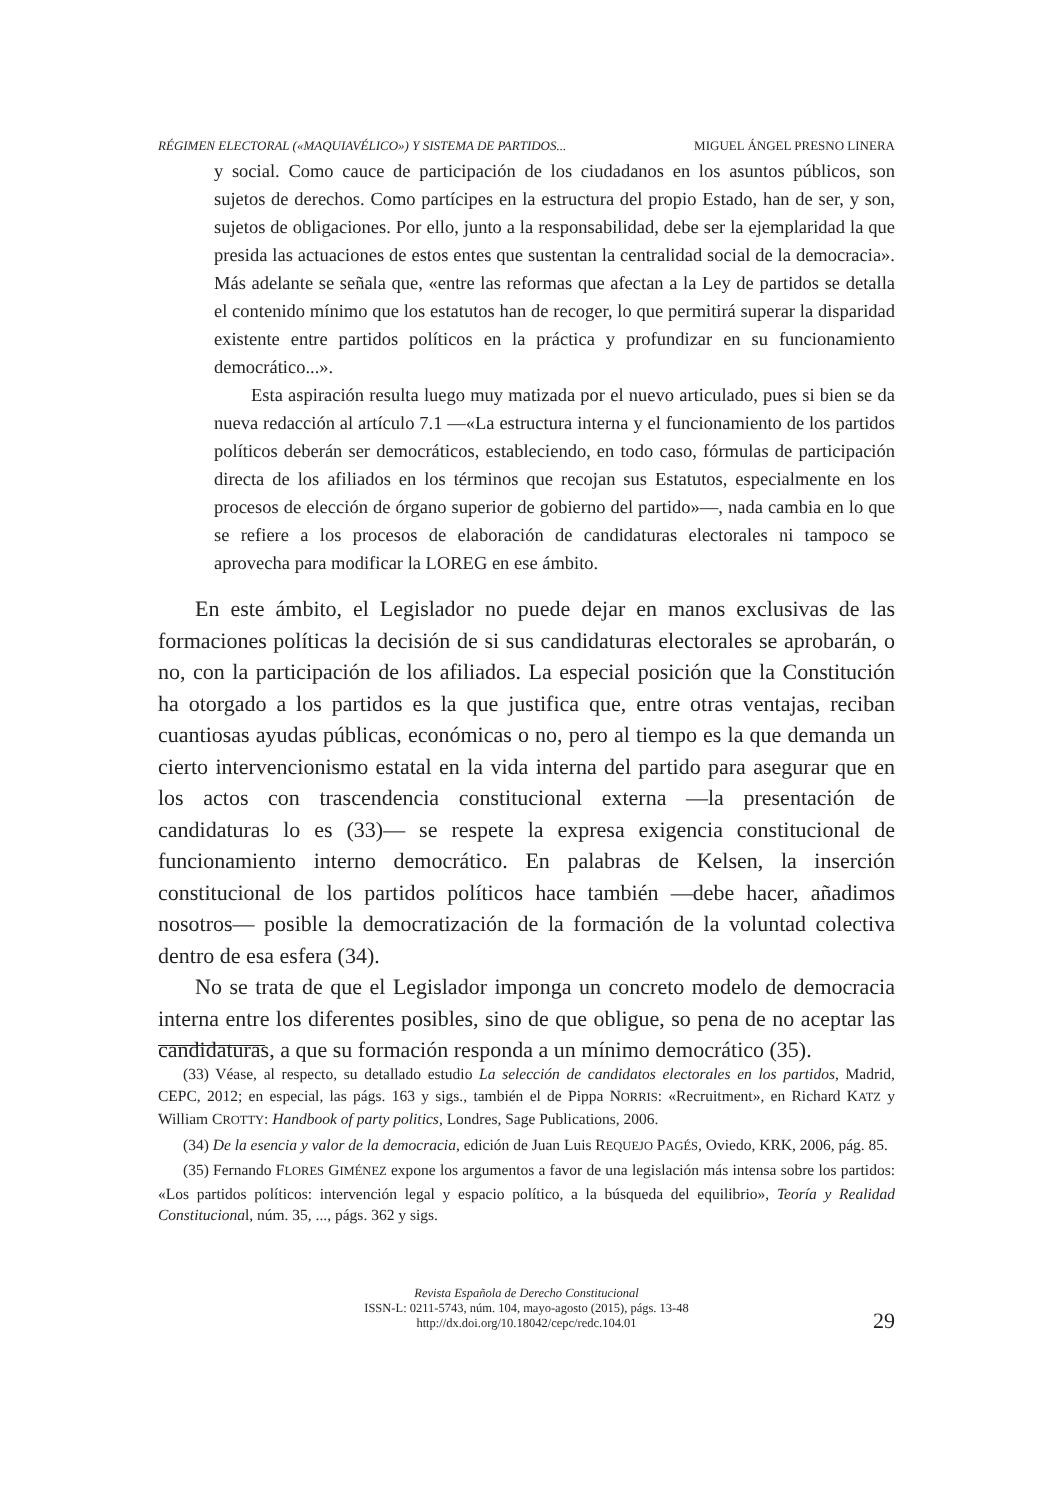RÉGIMEN ELECTORAL («MAQUIAVÉLICO») Y SISTEMA DE PARTIDOS... MIGUEL ÁNGEL PRESNO LINERA
y social. Como cauce de participación de los ciudadanos en los asuntos públicos, son sujetos de derechos. Como partícipes en la estructura del propio Estado, han de ser, y son, sujetos de obligaciones. Por ello, junto a la responsabilidad, debe ser la ejemplaridad la que presida las actuaciones de estos entes que sustentan la centralidad social de la democracia». Más adelante se señala que, «entre las reformas que afectan a la Ley de partidos se detalla el contenido mínimo que los estatutos han de recoger, lo que permitirá superar la disparidad existente entre partidos políticos en la práctica y profundizar en su funcionamiento democrático...».
Esta aspiración resulta luego muy matizada por el nuevo articulado, pues si bien se da nueva redacción al artículo 7.1 —«La estructura interna y el funcionamiento de los partidos políticos deberán ser democráticos, estableciendo, en todo caso, fórmulas de participación directa de los afiliados en los términos que recojan sus Estatutos, especialmente en los procesos de elección de órgano superior de gobierno del partido»—, nada cambia en lo que se refiere a los procesos de elaboración de candidaturas electorales ni tampoco se aprovecha para modificar la LOREG en ese ámbito.
En este ámbito, el Legislador no puede dejar en manos exclusivas de las formaciones políticas la decisión de si sus candidaturas electorales se aprobarán, o no, con la participación de los afiliados. La especial posición que la Constitución ha otorgado a los partidos es la que justifica que, entre otras ventajas, reciban cuantiosas ayudas públicas, económicas o no, pero al tiempo es la que demanda un cierto intervencionismo estatal en la vida interna del partido para asegurar que en los actos con trascendencia constitucional externa —la presentación de candidaturas lo es (33)— se respete la expresa exigencia constitucional de funcionamiento interno democrático. En palabras de Kelsen, la inserción constitucional de los partidos políticos hace también —debe hacer, añadimos nosotros— posible la democratización de la formación de la voluntad colectiva dentro de esa esfera (34).
No se trata de que el Legislador imponga un concreto modelo de democracia interna entre los diferentes posibles, sino de que obligue, so pena de no aceptar las candidaturas, a que su formación responda a un mínimo democrático (35).
(33) Véase, al respecto, su detallado estudio La selección de candidatos electorales en los partidos, Madrid, CEPC, 2012; en especial, las págs. 163 y sigs., también el de Pippa NORRIS: «Recruitment», en Richard KATZ y William CROTTY: Handbook of party politics, Londres, Sage Publications, 2006.
(34) De la esencia y valor de la democracia, edición de Juan Luis REQUEJO PAGÉS, Oviedo, KRK, 2006, pág. 85.
(35) Fernando FLORES GIMÉNEZ expone los argumentos a favor de una legislación más intensa sobre los partidos: «Los partidos políticos: intervención legal y espacio político, a la búsqueda del equilibrio», Teoría y Realidad Constitucional, núm. 35, ..., págs. 362 y sigs.
Revista Española de Derecho Constitucional
ISSN-L: 0211-5743, núm. 104, mayo-agosto (2015), págs. 13-48
http://dx.doi.org/10.18042/cepc/redc.104.01
29